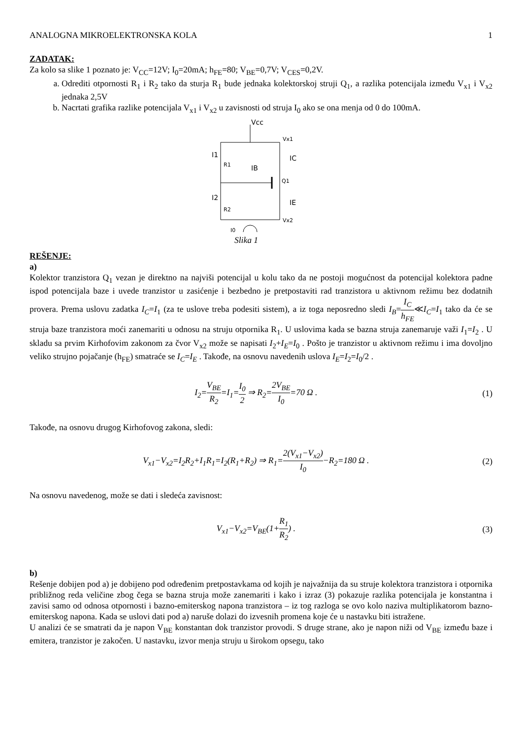ANALOGNA MIKROELEKTRONSKA KOLA 1
ZADATAK:
Za kolo sa slike 1 poznato je: V<sub>CC</sub>=12V; I<sub>0</sub>=20mA; h<sub>FE</sub>=80; V<sub>BE</sub>=0,7V; V<sub>CES</sub>=0,2V.
a. Odrediti otpornosti R<sub>1</sub> i R<sub>2</sub> tako da sturja R<sub>1</sub> bude jednaka kolektorskoj struji Q<sub>1</sub>, a razlika potencijala između V<sub>x1</sub> i V<sub>x2</sub> jednaka 2,5V
b. Nacrtati grafika razlike potencijala V<sub>x1</sub> i V<sub>x2</sub> u zavisnosti od struja I<sub>0</sub> ako se ona menja od 0 do 100mA.
Vcc
Vx1
Vx2
R1
R2
Q1
I1
I2
IB
IC
IE
I0
Slika 1
REŠENJE:
a)
Kolektor tranzistora Q<sub>1</sub> vezan je direktno na najviši potencijal u kolu tako da ne postoji mogućnost da potencijal kolektora padne ispod potencijala baze i uvede tranzistor u zasićenje i bezbedno je pretpostaviti rad tranzistora u aktivnom režimu bez dodatnih provera. Prema uslovu zadatka I<sub>C</sub>=I<sub>1</sub> (za te uslove treba podesiti sistem), a iz toga neposredno sledi I<sub>B</sub>=I<sub>C</sub> h<sub>FE</sub>≪I<sub>C</sub>=I<sub>1</sub> tako da će se struja baze tranzistora moći zanemariti u odnosu na struju otpornika R<sub>1</sub>. U uslovima kada se bazna struja zanemaruje važi I<sub>1</sub>=I<sub>2</sub> . U skladu sa prvim Kirhofovim zakonom za čvor V<sub>x2</sub> može se napisati I<sub>2</sub>+I<sub>E</sub>=I<sub>0</sub> . Pošto je tranzistor u aktivnom režimu i ima dovoljno veliko strujno pojačanje (h<sub>FE</sub>) smatraće se I<sub>C</sub>=I<sub>E</sub> . Takođe, na osnovu navedenih uslova I<sub>E</sub>=I<sub>2</sub>=I<sub>0</sub>/2 .
I<sub>2</sub>=V<sub>BE</sub> R<sub>2</sub>=I<sub>1</sub>=I<sub>0</sub> 2 ⇒ R<sub>2</sub>=2V<sub>BE</sub> I<sub>0</sub>=70 Ω . (1)
Takođe, na osnovu drugog Kirhofovog zakona, sledi:
V<sub>x1</sub>−V<sub>x2</sub>=I<sub>2</sub>R<sub>2</sub>+I<sub>1</sub>R<sub>1</sub>=I<sub>2</sub>(R<sub>1</sub>+R<sub>2</sub>) ⇒ R<sub>1</sub>=2(V<sub>x1</sub>−V<sub>x2</sub>) I<sub>0</sub>−R<sub>2</sub>=180 Ω . (2)
Na osnovu navedenog, može se dati i sledeća zavisnost:
V<sub>x1</sub>−V<sub>x2</sub>=V<sub>BE</sub>(1+R<sub>1</sub> R<sub>2</sub>) . (3)
b)
Rešenje dobijen pod a) je dobijeno pod određenim pretpostavkama od kojih je najvažnija da su struje kolektora tranzistora i otpornika približnog reda veličine zbog čega se bazna struja može zanemariti i kako i izraz (3) pokazuje razlika potencijala je konstantna i zavisi samo od odnosa otpornosti i bazno-emiterskog napona tranzistora – iz tog razloga se ovo kolo naziva multiplikatorom bazno-emiterskog napona. Kada se uslovi dati pod a) naruše dolazi do izvesnih promena koje će u nastavku biti istražene.
U analizi će se smatrati da je napon V<sub>BE</sub> konstantan dok tranzistor provodi. S druge strane, ako je napon niži od V<sub>BE</sub> između baze i emitera, tranzistor je zakočen. U nastavku, izvor menja struju u širokom opsegu, tako